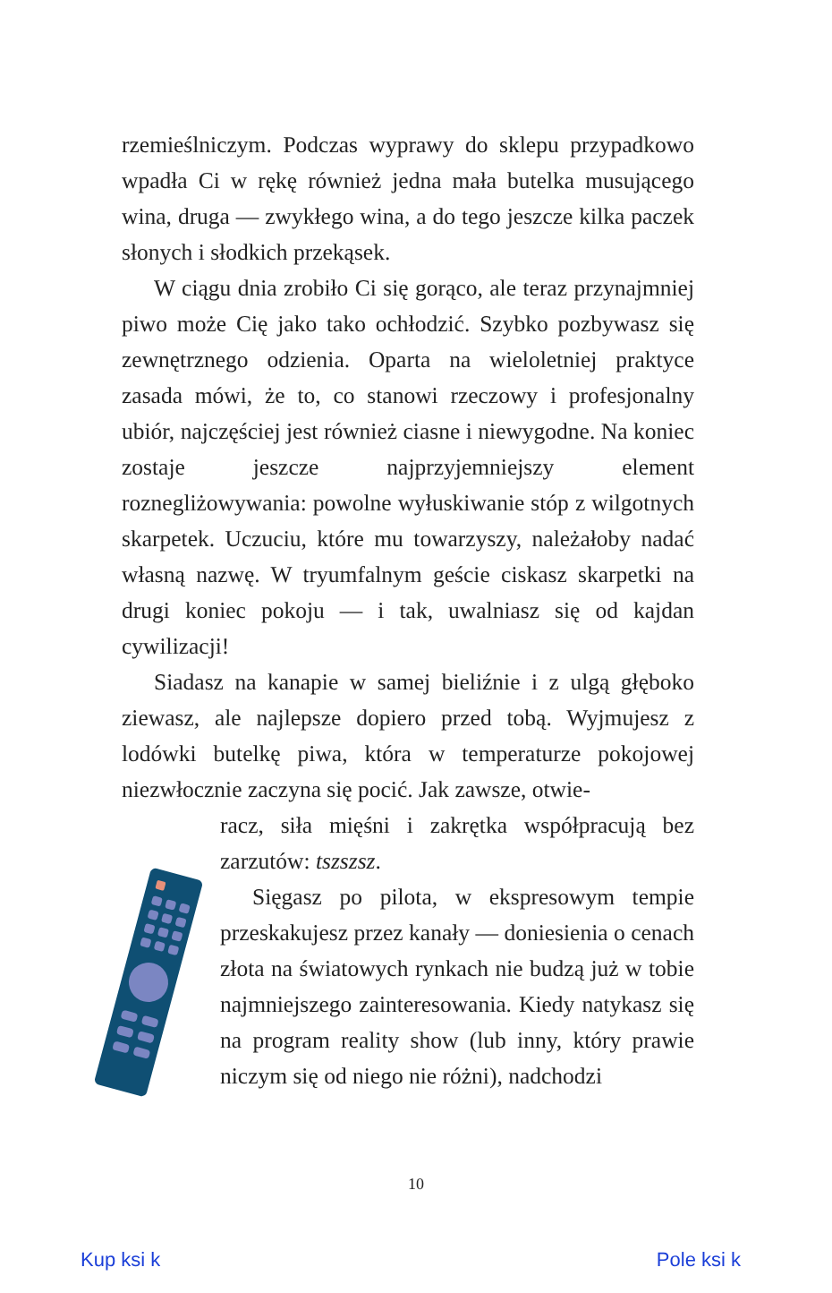rzemieślniczym. Podczas wyprawy do sklepu przypadkowo wpadła Ci w rękę również jedna mała butelka musującego wina, druga — zwykłego wina, a do tego jeszcze kilka paczek słonych i słodkich przekąsek.
W ciągu dnia zrobiło Ci się gorąco, ale teraz przynajmniej piwo może Cię jako tako ochłodzić. Szybko pozbywasz się zewnętrznego odzienia. Oparta na wieloletniej praktyce zasada mówi, że to, co stanowi rzeczowy i profesjonalny ubiór, najczęściej jest również ciasne i niewygodne. Na koniec zostaje jeszcze najprzyjemniejszy element roznegliżowywania: powolne wyłuskiwanie stóp z wilgotnych skarpetek. Uczuciu, które mu towarzyszy, należałoby nadać własną nazwę. W tryumfalnym geście ciskasz skarpetki na drugi koniec pokoju — i tak, uwalniasz się od kajdan cywilizacji!
Siadasz na kanapie w samej bieliźnie i z ulgą głęboko ziewasz, ale najlepsze dopiero przed tobą. Wyjmujesz z lodówki butelkę piwa, która w temperaturze pokojowej niezwłocznie zaczyna się pocić. Jak zawsze, otwie-
racz, siła mięśni i zakrętka współpracują bez zarzutów: tszszsz.
Sięgasz po pilota, w ekspresowym tempie przeskakujesz przez kanały — doniesienia o cenach złota na światowych rynkach nie budzą już w tobie najmniejszego zainteresowania. Kiedy natykasz się na program reality show (lub inny, który prawie niczym się od niego nie różni), nadchodzi
10
Kup ksi k Pole ksi k